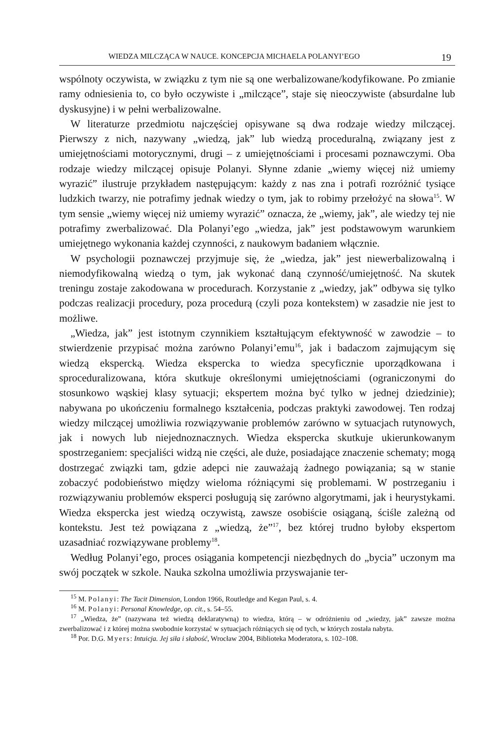WIEDZA MILCZĄCA W NAUCE. KONCEPCJA MICHAELA POLANYI’EGO 19
wspólnoty oczywista, w związku z tym nie są one werbalizowane/kodyfikowane. Po zmianie ramy odniesienia to, co było oczywiste i „milczące”, staje się nieoczywiste (absurdalne lub dyskusyjne) i w pełni werbalizowalne.
W literaturze przedmiotu najczęściej opisywane są dwa rodzaje wiedzy milczącej. Pierwszy z nich, nazywany „wiedzą, jak” lub wiedzą proceduralną, związany jest z umiejętnościami motorycznymi, drugi – z umiejętnościami i procesami poznawczymi. Oba rodzaje wiedzy milczącej opisuje Polanyi. Słynne zdanie „wiemy więcej niż umiemy wyrazić” ilustruje przykładem następującym: każdy z nas zna i potrafi rozróżnić tysiące ludzkich twarzy, nie potrafimy jednak wiedzy o tym, jak to robimy przełożyć na słowa<sup>15</sup>. W tym sensie „wiemy więcej niż umiemy wyrazić” oznacza, że „wiemy, jak”, ale wiedzy tej nie potrafimy zwerbalizować. Dla Polanyi’ego „wiedza, jak” jest podstawowym warunkiem umiejętnego wykonania każdej czynności, z naukowym badaniem włącznie.
W psychologii poznawczej przyjmuje się, że „wiedza, jak” jest niewerbalizowalną i niemodyfikowalną wiedzą o tym, jak wykonać daną czynność/umiejętność. Na skutek treningu zostaje zakodowana w procedurach. Korzystanie z „wiedzy, jak” odbywa się tylko podczas realizacji procedury, poza procedurą (czyli poza kontekstem) w zasadzie nie jest to możliwe.
„Wiedza, jak” jest istotnym czynnikiem kształtującym efektywność w zawodzie – to stwierdzenie przypisać można zarówno Polanyi’emu<sup>16</sup>, jak i badaczom zajmującym się wiedzą ekspercką. Wiedza ekspercka to wiedza specyficznie uporządkowana i sproceduralizowana, która skutkuje określonymi umiejętnościami (ograniczonymi do stosunkowo wąskiej klasy sytuacji; ekspertem można być tylko w jednej dziedzinie); nabywana po ukończeniu formalnego kształcenia, podczas praktyki zawodowej. Ten rodzaj wiedzy milczącej umożliwia rozwiązywanie problemów zarówno w sytuacjach rutynowych, jak i nowych lub niejednoznacznych. Wiedza ekspercka skutkuje ukierunkowanym spostrzeganiem: specjaliści widzą nie części, ale duże, posiadające znaczenie schematy; mogą dostrzegać związki tam, gdzie adepci nie zauważają żadnego powiązania; są w stanie zobaczyć podobieństwo między wieloma różniącymi się problemami. W postrzeganiu i rozwiązywaniu problemów eksperci posługują się zarówno algorytmami, jak i heurystykami. Wiedza ekspercka jest wiedzą oczywistą, zawsze osobiście osiąganą, ściśle zależną od kontekstu. Jest też powiązana z „wiedzą, że”<sup>17</sup>, bez której trudno byłoby ekspertom uzasadniać rozwiązywane problemy<sup>18</sup>.
Według Polanyi’ego, proces osiągania kompetencji niezbędnych do „bycia” uczonym ma swój początek w szkole. Nauka szkolna umożliwia przyswajanie ter-
<sup>15</sup> M. Polanyi: The Tacit Dimension, London 1966, Routledge and Kegan Paul, s. 4.
<sup>16</sup> M. Polanyi: Personal Knowledge, op. cit., s. 54–55.
<sup>17</sup> „Wiedza, że” (nazywana też wiedzą deklaratywną) to wiedza, którą – w odróżnieniu od „wiedzy, jak” zawsze można zwerbalizować i z której można swobodnie korzystać w sytuacjach różniących się od tych, w których została nabyta.
<sup>18</sup> Por. D.G. Myers: Intuicja. Jej siła i słabość, Wrocław 2004, Biblioteka Moderatora, s. 102–108.